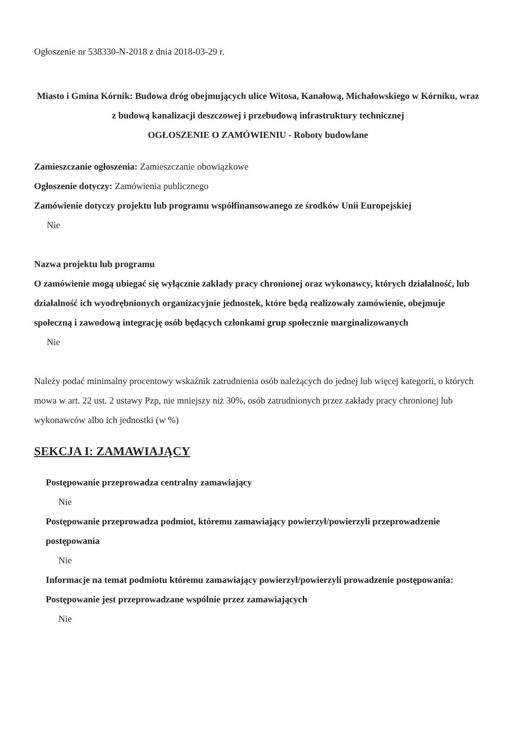Ogłoszenie nr 538330-N-2018 z dnia 2018-03-29 r.
Miasto i Gmina Kórnik: Budowa dróg obejmujących ulice Witosa, Kanałową, Michałowskiego w Kórniku, wraz z budową kanalizacji deszczowej i przebudową infrastruktury technicznej
OGŁOSZENIE O ZAMÓWIENIU - Roboty budowlane
Zamieszczanie ogłoszenia: Zamieszczanie obowiązkowe
Ogłoszenie dotyczy: Zamówienia publicznego
Zamówienie dotyczy projektu lub programu współfinansowanego ze środków Unii Europejskiej
Nie
Nazwa projektu lub programu
O zamówienie mogą ubiegać się wyłącznie zakłady pracy chronionej oraz wykonawcy, których działalność, lub działalność ich wyodrębnionych organizacyjnie jednostek, które będą realizowały zamówienie, obejmuje społeczną i zawodową integrację osób będących członkami grup społecznie marginalizowanych
Nie
Należy podać minimalny procentowy wskaźnik zatrudnienia osób należących do jednej lub więcej kategorii, o których mowa w art. 22 ust. 2 ustawy Pzp, nie mniejszy niż 30%, osób zatrudnionych przez zakłady pracy chronionej lub wykonawców albo ich jednostki (w %)
SEKCJA I: ZAMAWIAJĄCY
Postępowanie przeprowadza centralny zamawiający
Nie
Postępowanie przeprowadza podmiot, któremu zamawiający powierzył/powierzyli przeprowadzenie postępowania
Nie
Informacje na temat podmiotu któremu zamawiający powierzył/powierzyli prowadzenie postępowania:
Postępowanie jest przeprowadzane wspólnie przez zamawiających
Nie